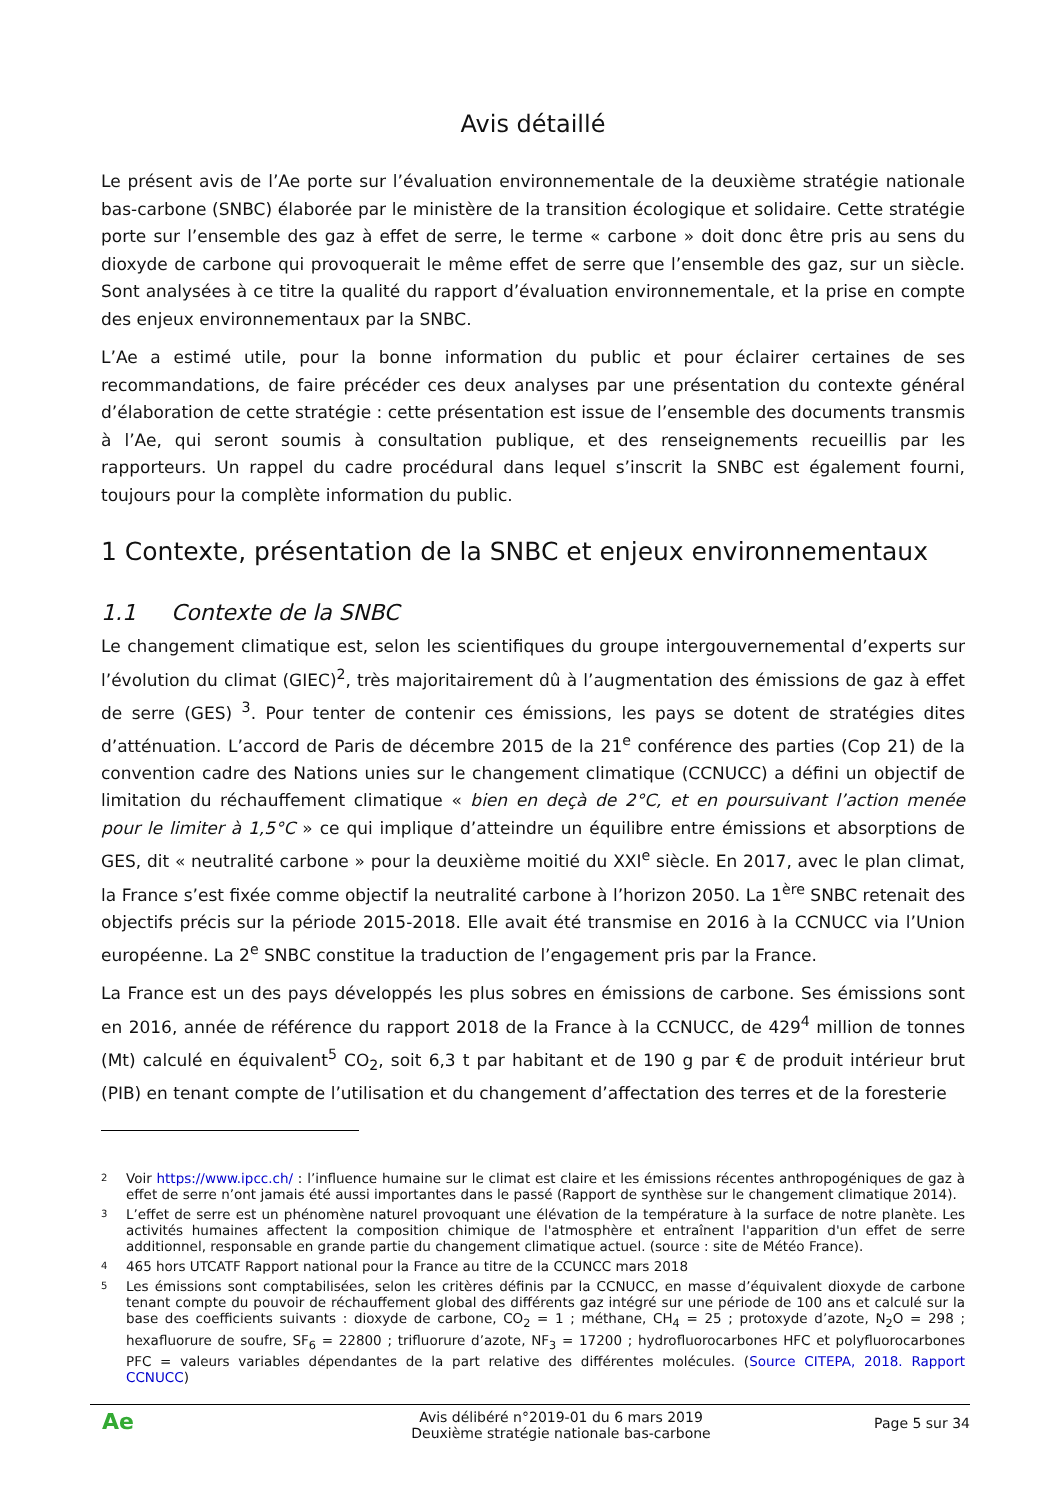Avis détaillé
Le présent avis de l’Ae porte sur l’évaluation environnementale de la deuxième stratégie nationale bas-carbone (SNBC) élaborée par le ministère de la transition écologique et solidaire. Cette stratégie porte sur l’ensemble des gaz à effet de serre, le terme « carbone » doit donc être pris au sens du dioxyde de carbone qui provoquerait le même effet de serre que l’ensemble des gaz, sur un siècle. Sont analysées à ce titre la qualité du rapport d’évaluation environnementale, et la prise en compte des enjeux environnementaux par la SNBC.
L’Ae a estimé utile, pour la bonne information du public et pour éclairer certaines de ses recommandations, de faire précéder ces deux analyses par une présentation du contexte général d’élaboration de cette stratégie : cette présentation est issue de l’ensemble des documents transmis à l’Ae, qui seront soumis à consultation publique, et des renseignements recueillis par les rapporteurs. Un rappel du cadre procédural dans lequel s’inscrit la SNBC est également fourni, toujours pour la complète information du public.
1 Contexte, présentation de la SNBC et enjeux environnementaux
1.1 Contexte de la SNBC
Le changement climatique est, selon les scientifiques du groupe intergouvernemental d’experts sur l’évolution du climat (GIEC)<sup>2</sup>, très majoritairement dû à l’augmentation des émissions de gaz à effet de serre (GES) <sup>3</sup>. Pour tenter de contenir ces émissions, les pays se dotent de stratégies dites d’atténuation. L’accord de Paris de décembre 2015 de la 21<sup>e</sup> conférence des parties (Cop 21) de la convention cadre des Nations unies sur le changement climatique (CCNUCC) a défini un objectif de limitation du réchauffement climatique « bien en deçà de 2°C, et en poursuivant l’action menée pour le limiter à 1,5°C » ce qui implique d’atteindre un équilibre entre émissions et absorptions de GES, dit « neutralité carbone » pour la deuxième moitié du XXI<sup>e</sup> siècle. En 2017, avec le plan climat, la France s’est fixée comme objectif la neutralité carbone à l’horizon 2050. La 1<sup>ère</sup> SNBC retenait des objectifs précis sur la période 2015-2018. Elle avait été transmise en 2016 à la CCNUCC via l’Union européenne. La 2<sup>e</sup> SNBC constitue la traduction de l’engagement pris par la France.
La France est un des pays développés les plus sobres en émissions de carbone. Ses émissions sont en 2016, année de référence du rapport 2018 de la France à la CCNUCC, de 429<sup>4</sup> million de tonnes (Mt) calculé en équivalent<sup>5</sup> CO<sub>2</sub>, soit 6,3 t par habitant et de 190 g par € de produit intérieur brut (PIB) en tenant compte de l’utilisation et du changement d’affectation des terres et de la foresterie
2 Voir https://www.ipcc.ch/ : l’influence humaine sur le climat est claire et les émissions récentes anthropogéniques de gaz à effet de serre n’ont jamais été aussi importantes dans le passé (Rapport de synthèse sur le changement climatique 2014).
3 L’effet de serre est un phénomène naturel provoquant une élévation de la température à la surface de notre planète. Les activités humaines affectent la composition chimique de l'atmosphère et entraînent l'apparition d'un effet de serre additionnel, responsable en grande partie du changement climatique actuel. (source : site de Météo France).
4 465 hors UTCATF Rapport national pour la France au titre de la CCUNCC mars 2018
5 Les émissions sont comptabilisées, selon les critères définis par la CCNUCC, en masse d’équivalent dioxyde de carbone tenant compte du pouvoir de réchauffement global des différents gaz intégré sur une période de 100 ans et calculé sur la base des coefficients suivants : dioxyde de carbone, CO<sub>2</sub> = 1 ; méthane, CH<sub>4</sub> = 25 ; protoxyde d’azote, N<sub>2</sub>O = 298 ; hexafluorure de soufre, SF<sub>6</sub> = 22800 ; trifluorure d’azote, NF<sub>3</sub> = 17200 ; hydrofluorocarbones HFC et polyfluorocarbones PFC = valeurs variables dépendantes de la part relative des différentes molécules. (Source CITEPA, 2018. Rapport CCNUCC)
Ae
Avis délibéré n°2019-01 du 6 mars 2019
Deuxième stratégie nationale bas-carbone
Page 5 sur 34